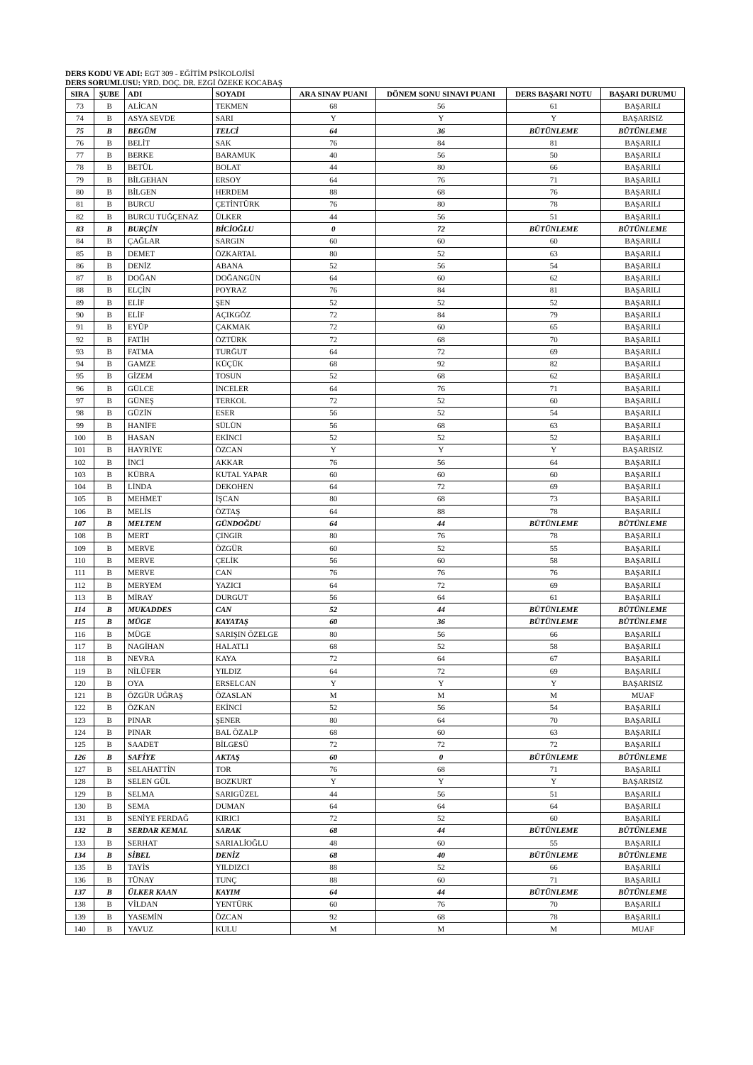DERS KODU VE ADI: EGT 309 - EĞİTİM PSİKOLOJİSİ
DERS SORUMLUSU: YRD. DOÇ. DR. EZGİ ÖZEKE KOCABAŞ
| SIRA | ŞUBE | ADI | SOYADI | ARA SINAV PUANI | DÖNEM SONU SINAVI PUANI | DERS BAŞARI NOTU | BAŞARI DURUMU |
| --- | --- | --- | --- | --- | --- | --- | --- |
| 73 | B | ALİCAN | TEKMEN | 68 | 56 | 61 | BAŞARILI |
| 74 | B | ASYA SEVDE | SARI | Y | Y | Y | BAŞARISIZ |
| 75 | B | BEGÜM | TELCİ | 64 | 36 | BÜTÜNLEME | BÜTÜNLEME |
| 76 | B | BELİT | SAK | 76 | 84 | 81 | BAŞARILI |
| 77 | B | BERKE | BARAMUK | 40 | 56 | 50 | BAŞARILI |
| 78 | B | BETÜL | BOLAT | 44 | 80 | 66 | BAŞARILI |
| 79 | B | BİLGEHAN | ERSOY | 64 | 76 | 71 | BAŞARILI |
| 80 | B | BİLGEN | HERDEM | 88 | 68 | 76 | BAŞARILI |
| 81 | B | BURCU | ÇETİNTÜRK | 76 | 80 | 78 | BAŞARILI |
| 82 | B | BURCU TUĞÇENAZ | ÜLKER | 44 | 56 | 51 | BAŞARILI |
| 83 | B | BURÇİN | BİCİOĞLU | 0 | 72 | BÜTÜNLEME | BÜTÜNLEME |
| 84 | B | ÇAĞLAR | SARGIN | 60 | 60 | 60 | BAŞARILI |
| 85 | B | DEMET | ÖZKARTAL | 80 | 52 | 63 | BAŞARILI |
| 86 | B | DENİZ | ABANA | 52 | 56 | 54 | BAŞARILI |
| 87 | B | DOĞAN | DOĞANGÜN | 64 | 60 | 62 | BAŞARILI |
| 88 | B | ELÇİN | POYRAZ | 76 | 84 | 81 | BAŞARILI |
| 89 | B | ELİF | ŞEN | 52 | 52 | 52 | BAŞARILI |
| 90 | B | ELİF | AÇIKGÖZ | 72 | 84 | 79 | BAŞARILI |
| 91 | B | EYÜP | ÇAKMAK | 72 | 60 | 65 | BAŞARILI |
| 92 | B | FATİH | ÖZTÜRK | 72 | 68 | 70 | BAŞARILI |
| 93 | B | FATMA | TURĞUT | 64 | 72 | 69 | BAŞARILI |
| 94 | B | GAMZE | KÜÇÜK | 68 | 92 | 82 | BAŞARILI |
| 95 | B | GİZEM | TOSUN | 52 | 68 | 62 | BAŞARILI |
| 96 | B | GÜLCE | İNCELER | 64 | 76 | 71 | BAŞARILI |
| 97 | B | GÜNEŞ | TERKOL | 72 | 52 | 60 | BAŞARILI |
| 98 | B | GÜZİN | ESER | 56 | 52 | 54 | BAŞARILI |
| 99 | B | HANİFE | SÜLÜN | 56 | 68 | 63 | BAŞARILI |
| 100 | B | HASAN | EKİNCİ | 52 | 52 | 52 | BAŞARILI |
| 101 | B | HAYRİYE | ÖZCAN | Y | Y | Y | BAŞARISIZ |
| 102 | B | İNCİ | AKKAR | 76 | 56 | 64 | BAŞARILI |
| 103 | B | KÜBRA | KUTAL YAPAR | 60 | 60 | 60 | BAŞARILI |
| 104 | B | LİNDA | DEKOHEN | 64 | 72 | 69 | BAŞARILI |
| 105 | B | MEHMET | İŞCAN | 80 | 68 | 73 | BAŞARILI |
| 106 | B | MELİS | ÖZTAŞ | 64 | 88 | 78 | BAŞARILI |
| 107 | B | MELTEM | GÜNDOĞDU | 64 | 44 | BÜTÜNLEME | BÜTÜNLEME |
| 108 | B | MERT | ÇINGIR | 80 | 76 | 78 | BAŞARILI |
| 109 | B | MERVE | ÖZGÜR | 60 | 52 | 55 | BAŞARILI |
| 110 | B | MERVE | ÇELİK | 56 | 60 | 58 | BAŞARILI |
| 111 | B | MERVE | CAN | 76 | 76 | 76 | BAŞARILI |
| 112 | B | MERYEM | YAZICI | 64 | 72 | 69 | BAŞARILI |
| 113 | B | MİRAY | DURGUT | 56 | 64 | 61 | BAŞARILI |
| 114 | B | MUKADDES | CAN | 52 | 44 | BÜTÜNLEME | BÜTÜNLEME |
| 115 | B | MÜGE | KAYATAŞ | 60 | 36 | BÜTÜNLEME | BÜTÜNLEME |
| 116 | B | MÜGE | SARIŞIN ÖZELGE | 80 | 56 | 66 | BAŞARILI |
| 117 | B | NAGİHAN | HALATLI | 68 | 52 | 58 | BAŞARILI |
| 118 | B | NEVRA | KAYA | 72 | 64 | 67 | BAŞARILI |
| 119 | B | NİLÜFER | YILDIZ | 64 | 72 | 69 | BAŞARILI |
| 120 | B | OYA | ERSELCAN | Y | Y | Y | BAŞARISIZ |
| 121 | B | ÖZGÜR UĞRAŞ | ÖZASLAN | M | M | M | MUAF |
| 122 | B | ÖZKAN | EKİNCİ | 52 | 56 | 54 | BAŞARILI |
| 123 | B | PINAR | ŞENER | 80 | 64 | 70 | BAŞARILI |
| 124 | B | PINAR | BAL ÖZALP | 68 | 60 | 63 | BAŞARILI |
| 125 | B | SAADET | BİLGESÜ | 72 | 72 | 72 | BAŞARILI |
| 126 | B | SAFİYE | AKTAŞ | 60 | 0 | BÜTÜNLEME | BÜTÜNLEME |
| 127 | B | SELAHATTİN | TOR | 76 | 68 | 71 | BAŞARILI |
| 128 | B | SELEN GÜL | BOZKURT | Y | Y | Y | BAŞARISIZ |
| 129 | B | SELMA | SARIGÜZEL | 44 | 56 | 51 | BAŞARILI |
| 130 | B | SEMA | DUMAN | 64 | 64 | 64 | BAŞARILI |
| 131 | B | SENİYE FERDAĞ | KIRICI | 72 | 52 | 60 | BAŞARILI |
| 132 | B | SERDAR KEMAL | SARAK | 68 | 44 | BÜTÜNLEME | BÜTÜNLEME |
| 133 | B | SERHAT | SARIALİOĞLU | 48 | 60 | 55 | BAŞARILI |
| 134 | B | SİBEL | DENİZ | 68 | 40 | BÜTÜNLEME | BÜTÜNLEME |
| 135 | B | TAYİS | YILDIZCI | 88 | 52 | 66 | BAŞARILI |
| 136 | B | TÜNAY | TUNÇ | 88 | 60 | 71 | BAŞARILI |
| 137 | B | ÜLKER KAAN | KAYIM | 64 | 44 | BÜTÜNLEME | BÜTÜNLEME |
| 138 | B | VİLDAN | YENTÜRK | 60 | 76 | 70 | BAŞARILI |
| 139 | B | YASEMİN | ÖZCAN | 92 | 68 | 78 | BAŞARILI |
| 140 | B | YAVUZ | KULU | M | M | M | MUAF |